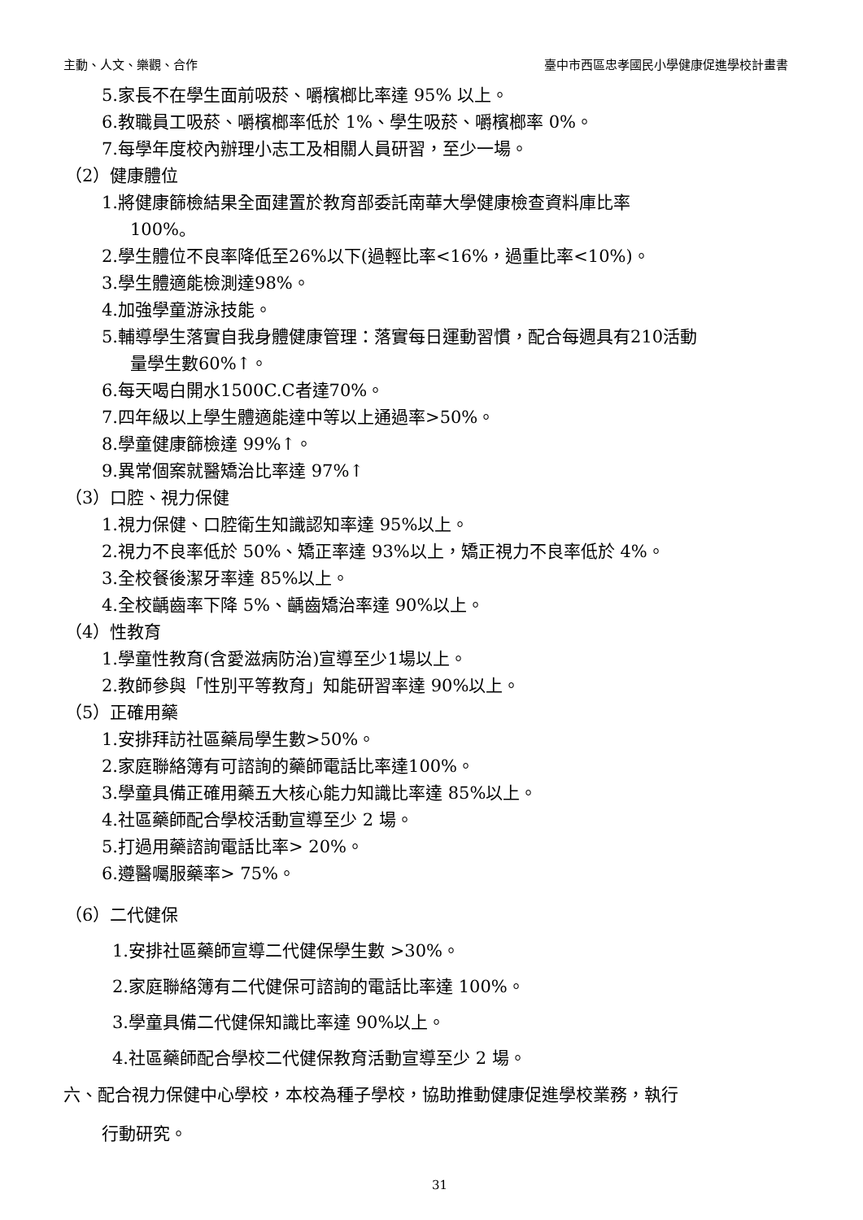主動、人文、樂觀、合作 臺中市西區忠孝國民小學健康促進學校計畫書
5.家長不在學生面前吸菸、嚼檳榔比率達 95% 以上。
6.教職員工吸菸、嚼檳榔率低於 1%、學生吸菸、嚼檳榔率 0%。
7.每學年度校內辦理小志工及相關人員研習，至少一場。
（2）健康體位
1.將健康篩檢結果全面建置於教育部委託南華大學健康檢查資料庫比率
100%。
2.學生體位不良率降低至26%以下(過輕比率<16%，過重比率<10%)。
3.學生體適能檢測達98%。
4.加強學童游泳技能。
5.輔導學生落實自我身體健康管理：落實每日運動習慣，配合每週具有210活動
量學生數60%↑。
6.每天喝白開水1500C.C者達70%。
7.四年級以上學生體適能達中等以上通過率>50%。
8.學童健康篩檢達 99%↑。
9.異常個案就醫矯治比率達 97%↑
（3）口腔、視力保健
1.視力保健、口腔衛生知識認知率達 95%以上。
2.視力不良率低於 50%、矯正率達 93%以上，矯正視力不良率低於 4%。
3.全校餐後潔牙率達 85%以上。
4.全校齲齒率下降 5%、齲齒矯治率達 90%以上。
（4）性教育
1.學童性教育(含愛滋病防治)宣導至少1場以上。
2.教師參與「性別平等教育」知能研習率達 90%以上。
（5）正確用藥
1.安排拜訪社區藥局學生數>50%。
2.家庭聯絡簿有可諮詢的藥師電話比率達100%。
3.學童具備正確用藥五大核心能力知識比率達 85%以上。
4.社區藥師配合學校活動宣導至少 2 場。
5.打過用藥諮詢電話比率> 20%。
6.遵醫囑服藥率> 75%。
（6）二代健保
1.安排社區藥師宣導二代健保學生數 >30%。
2.家庭聯絡簿有二代健保可諮詢的電話比率達 100%。
3.學童具備二代健保知識比率達 90%以上。
4.社區藥師配合學校二代健保教育活動宣導至少 2 場。
六、配合視力保健中心學校，本校為種子學校，協助推動健康促進學校業務，執行
行動研究。
31